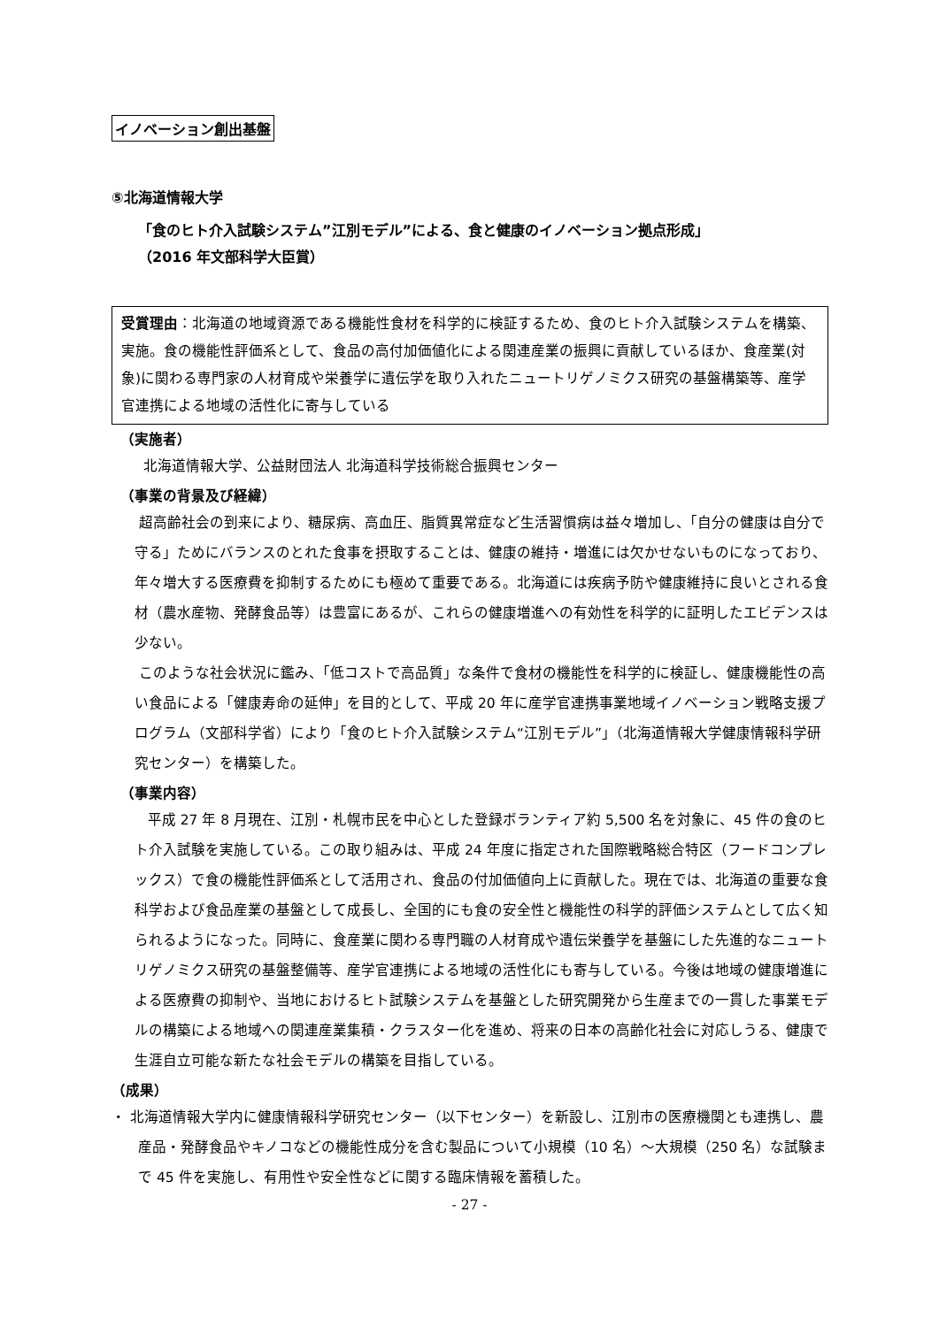イノベーション創出基盤
⑤北海道情報大学
「食のヒト介入試験システム”江別モデル”による、食と健康のイノベーション拠点形成」
（2016 年文部科学大臣賞）
受賞理由：北海道の地域資源である機能性食材を科学的に検証するため、食のヒト介入試験システムを構築、実施。食の機能性評価系として、食品の高付加価値化による関連産業の振興に貢献しているほか、食産業(対象)に関わる専門家の人材育成や栄養学に遺伝学を取り入れたニュートリゲノミクス研究の基盤構築等、産学官連携による地域の活性化に寄与している
（実施者）
北海道情報大学、公益財団法人 北海道科学技術総合振興センター
（事業の背景及び経緯）
超高齢社会の到来により、糖尿病、高血圧、脂質異常症など生活習慣病は益々増加し、「自分の健康は自分で守る」ためにバランスのとれた食事を摂取することは、健康の維持・増進には欠かせないものになっており、年々増大する医療費を抑制するためにも極めて重要である。北海道には疾病予防や健康維持に良いとされる食材（農水産物、発酵食品等）は豊富にあるが、これらの健康増進への有効性を科学的に証明したエビデンスは少ない。
このような社会状況に鑑み、「低コストで高品質」な条件で食材の機能性を科学的に検証し、健康機能性の高い食品による「健康寿命の延伸」を目的として、平成 20 年に産学官連携事業地域イノベーション戦略支援プログラム（文部科学省）により「食のヒト介入試験システム“江別モデル”」（北海道情報大学健康情報科学研究センター）を構築した。
（事業内容）
平成 27 年 8 月現在、江別・札幌市民を中心とした登録ボランティア約 5,500 名を対象に、45 件の食のヒト介入試験を実施している。この取り組みは、平成 24 年度に指定された国際戦略総合特区（フードコンプレックス）で食の機能性評価系として活用され、食品の付加価値向上に貢献した。現在では、北海道の重要な食科学および食品産業の基盤として成長し、全国的にも食の安全性と機能性の科学的評価システムとして広く知られるようになった。同時に、食産業に関わる専門職の人材育成や遺伝栄養学を基盤にした先進的なニュートリゲノミクス研究の基盤整備等、産学官連携による地域の活性化にも寄与している。今後は地域の健康増進による医療費の抑制や、当地におけるヒト試験システムを基盤とした研究開発から生産までの一貫した事業モデルの構築による地域への関連産業集積・クラスター化を進め、将来の日本の高齢化社会に対応しうる、健康で生涯自立可能な新たな社会モデルの構築を目指している。
（成果）
・ 北海道情報大学内に健康情報科学研究センター（以下センター）を新設し、江別市の医療機関とも連携し、農産品・発酵食品やキノコなどの機能性成分を含む製品について小規模（10 名）～大規模（250 名）な試験まで 45 件を実施し、有用性や安全性などに関する臨床情報を蓄積した。
- 27 -